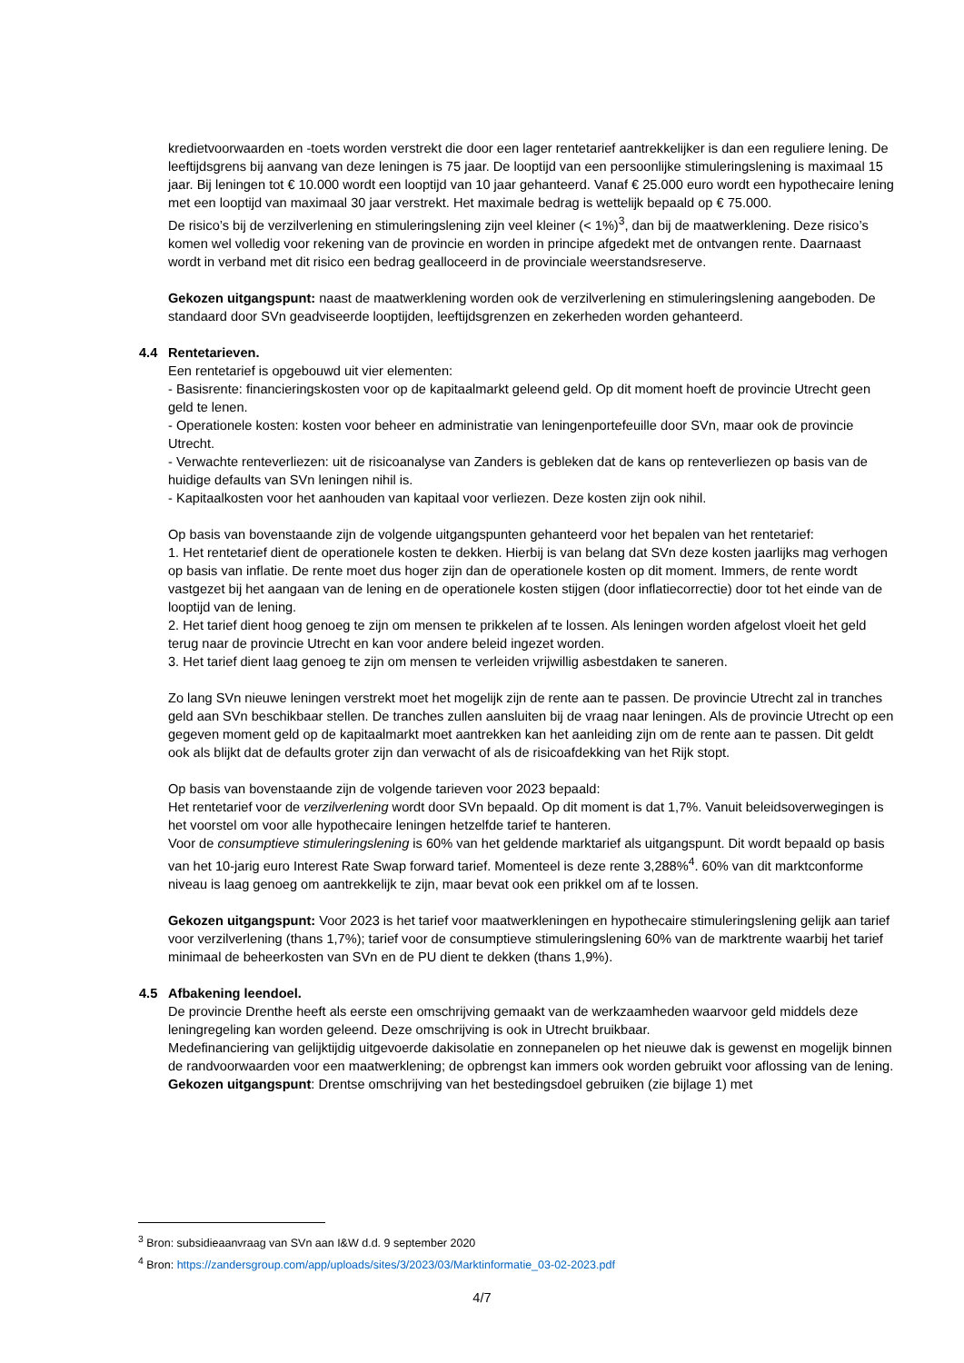kredietvoorwaarden en -toets worden verstrekt die door een lager rentetarief aantrekkelijker is dan een reguliere lening. De leeftijdsgrens bij aanvang van deze leningen is 75 jaar. De looptijd van een persoonlijke stimuleringslening is maximaal 15 jaar. Bij leningen tot € 10.000 wordt een looptijd van 10 jaar gehanteerd. Vanaf € 25.000 euro wordt een hypothecaire lening met een looptijd van maximaal 30 jaar verstrekt. Het maximale bedrag is wettelijk bepaald op € 75.000.
De risico’s bij de verzilverlening en stimuleringslening zijn veel kleiner (< 1%)<sup>3</sup>, dan bij de maatwerklening. Deze risico’s komen wel volledig voor rekening van de provincie en worden in principe afgedekt met de ontvangen rente. Daarnaast wordt in verband met dit risico een bedrag gealloceerd in de provinciale weerstandsreserve.
Gekozen uitgangspunt: naast de maatwerklening worden ook de verzilverlening en stimuleringslening aangeboden. De standaard door SVn geadviseerde looptijden, leeftijdsgrenzen en zekerheden worden gehanteerd.
4.4 Rentetarieven.
Een rentetarief is opgebouwd uit vier elementen:
- Basisrente: financieringskosten voor op de kapitaalmarkt geleend geld. Op dit moment hoeft de provincie Utrecht geen geld te lenen.
- Operationele kosten: kosten voor beheer en administratie van leningenportefeuille door SVn, maar ook de provincie Utrecht.
- Verwachte renteverliezen: uit de risicoanalyse van Zanders is gebleken dat de kans op renteverliezen op basis van de huidige defaults van SVn leningen nihil is.
- Kapitaalkosten voor het aanhouden van kapitaal voor verliezen. Deze kosten zijn ook nihil.
Op basis van bovenstaande zijn de volgende uitgangspunten gehanteerd voor het bepalen van het rentetarief:
1. Het rentetarief dient de operationele kosten te dekken. Hierbij is van belang dat SVn deze kosten jaarlijks mag verhogen op basis van inflatie. De rente moet dus hoger zijn dan de operationele kosten op dit moment. Immers, de rente wordt vastgezet bij het aangaan van de lening en de operationele kosten stijgen (door inflatiecorrectie) door tot het einde van de looptijd van de lening.
2. Het tarief dient hoog genoeg te zijn om mensen te prikkelen af te lossen. Als leningen worden afgelost vloeit het geld terug naar de provincie Utrecht en kan voor andere beleid ingezet worden.
3. Het tarief dient laag genoeg te zijn om mensen te verleiden vrijwillig asbestdaken te saneren.
Zo lang SVn nieuwe leningen verstrekt moet het mogelijk zijn de rente aan te passen. De provincie Utrecht zal in tranches geld aan SVn beschikbaar stellen. De tranches zullen aansluiten bij de vraag naar leningen. Als de provincie Utrecht op een gegeven moment geld op de kapitaalmarkt moet aantrekken kan het aanleiding zijn om de rente aan te passen. Dit geldt ook als blijkt dat de defaults groter zijn dan verwacht of als de risicoafdekking van het Rijk stopt.
Op basis van bovenstaande zijn de volgende tarieven voor 2023 bepaald:
Het rentetarief voor de verzilverlening wordt door SVn bepaald. Op dit moment is dat 1,7%. Vanuit beleidsoverwegingen is het voorstel om voor alle hypothecaire leningen hetzelfde tarief te hanteren.
Voor de consumptieve stimuleringslening is 60% van het geldende marktarief als uitgangspunt. Dit wordt bepaald op basis van het 10-jarig euro Interest Rate Swap forward tarief. Momenteel is deze rente 3,288%<sup>4</sup>. 60% van dit marktconforme niveau is laag genoeg om aantrekkelijk te zijn, maar bevat ook een prikkel om af te lossen.
Gekozen uitgangspunt: Voor 2023 is het tarief voor maatwerkleningen en hypothecaire stimuleringslening gelijk aan tarief voor verzilverlening (thans 1,7%); tarief voor de consumptieve stimuleringslening 60% van de marktrente waarbij het tarief minimaal de beheerkosten van SVn en de PU dient te dekken (thans 1,9%).
4.5 Afbakening leendoel.
De provincie Drenthe heeft als eerste een omschrijving gemaakt van de werkzaamheden waarvoor geld middels deze leningregeling kan worden geleend. Deze omschrijving is ook in Utrecht bruikbaar.
Medefinanciering van gelijktijdig uitgevoerde dakisolatie en zonnepanelen op het nieuwe dak is gewenst en mogelijk binnen de randvoorwaarden voor een maatwerklening; de opbrengst kan immers ook worden gebruikt voor aflossing van de lening.
Gekozen uitgangspunt: Drentse omschrijving van het bestedingsdoel gebruiken (zie bijlage 1) met
<sup>3</sup> Bron: subsidieaanvraag van SVn aan I&W d.d. 9 september 2020
<sup>4</sup> Bron: https://zandersgroup.com/app/uploads/sites/3/2023/03/Marktinformatie_03-02-2023.pdf
4/7